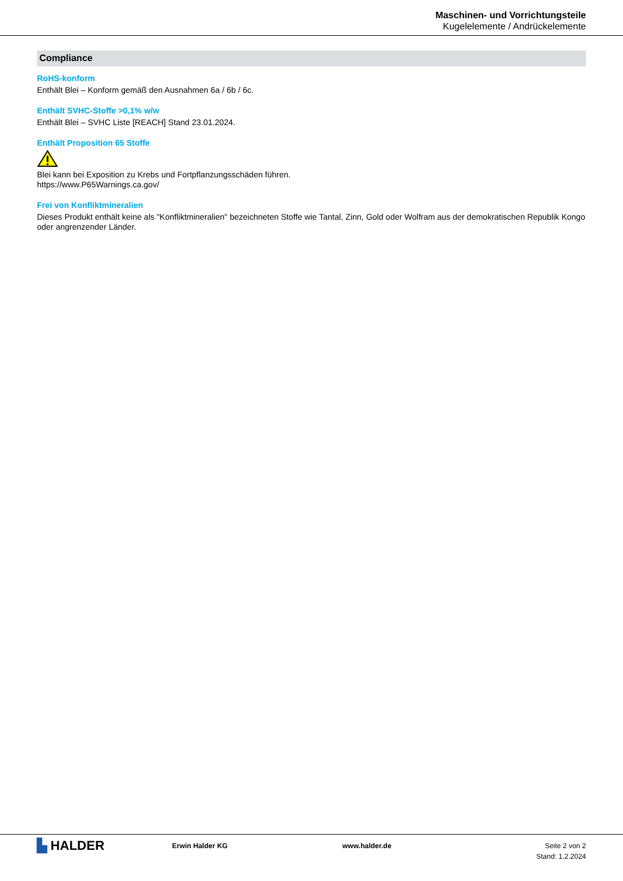Maschinen- und Vorrichtungsteile
Kugelelemente / Andrückelemente
Compliance
RoHS-konform
Enthält Blei – Konform gemäß den Ausnahmen 6a / 6b / 6c.
Enthält SVHC-Stoffe >0,1% w/w
Enthält Blei – SVHC Liste [REACH] Stand 23.01.2024.
Enthält Proposition 65 Stoffe
Blei kann bei Exposition zu Krebs und Fortpflanzungsschäden führen.
https://www.P65Warnings.ca.gov/
Frei von Konfliktmineralien
Dieses Produkt enthält keine als "Konfliktmineralien" bezeichneten Stoffe wie Tantal, Zinn, Gold oder Wolfram aus der demokratischen Republik Kongo oder angrenzender Länder.
▙ HALDER
Erwin Halder KG www.halder.de Seite 2 von 2
Stand: 1.2.2024